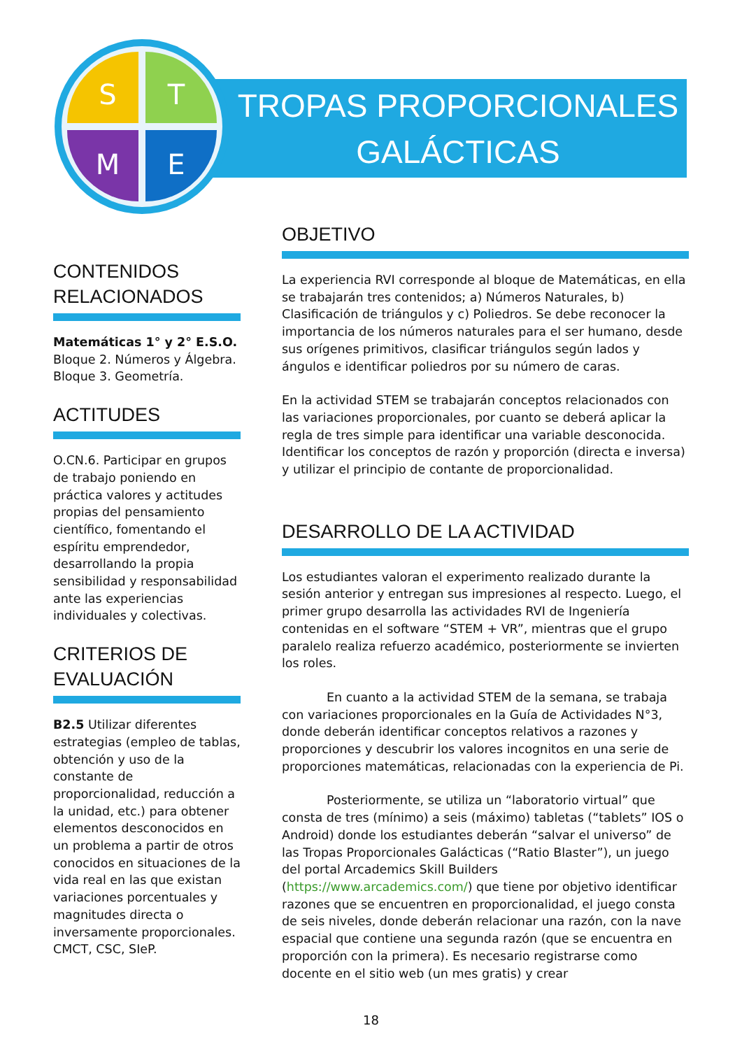S
T
M
E
TROPAS PROPORCIONALES
GALÁCTICAS
CONTENIDOS RELACIONADOS
Matemáticas 1° y 2° E.S.O.
Bloque 2. Números y Álgebra.
Bloque 3. Geometría.
ACTITUDES
O.CN.6. Participar en grupos de trabajo poniendo en práctica valores y actitudes propias del pensamiento científico, fomentando el espíritu emprendedor, desarrollando la propia sensibilidad y responsabilidad ante las experiencias individuales y colectivas.
CRITERIOS DE EVALUACIÓN
B2.5 Utilizar diferentes estrategias (empleo de tablas, obtención y uso de la constante de proporcionalidad, reducción a la unidad, etc.) para obtener elementos desconocidos en un problema a partir de otros conocidos en situaciones de la vida real en las que existan variaciones porcentuales y magnitudes directa o inversamente proporcionales. CMCT, CSC, SIeP.
OBJETIVO
La experiencia RVI corresponde al bloque de Matemáticas, en ella se trabajarán tres contenidos; a) Números Naturales, b) Clasificación de triángulos y c) Poliedros. Se debe reconocer la importancia de los números naturales para el ser humano, desde sus orígenes primitivos, clasificar triángulos según lados y ángulos e identificar poliedros por su número de caras.
En la actividad STEM se trabajarán conceptos relacionados con las variaciones proporcionales, por cuanto se deberá aplicar la regla de tres simple para identificar una variable desconocida. Identificar los conceptos de razón y proporción (directa e inversa) y utilizar el principio de contante de proporcionalidad.
DESARROLLO DE LA ACTIVIDAD
Los estudiantes valoran el experimento realizado durante la sesión anterior y entregan sus impresiones al respecto. Luego, el primer grupo desarrolla las actividades RVI de Ingeniería contenidas en el software “STEM + VR”, mientras que el grupo paralelo realiza refuerzo académico, posteriormente se invierten los roles.
En cuanto a la actividad STEM de la semana, se trabaja con variaciones proporcionales en la Guía de Actividades N°3, donde deberán identificar conceptos relativos a razones y proporciones y descubrir los valores incognitos en una serie de proporciones matemáticas, relacionadas con la experiencia de Pi.
Posteriormente, se utiliza un “laboratorio virtual” que consta de tres (mínimo) a seis (máximo) tabletas (“tablets” IOS o Android) donde los estudiantes deberán “salvar el universo” de las Tropas Proporcionales Galácticas (“Ratio Blaster”), un juego del portal Arcademics Skill Builders (https://www.arcademics.com/) que tiene por objetivo identificar razones que se encuentren en proporcionalidad, el juego consta de seis niveles, donde deberán relacionar una razón, con la nave espacial que contiene una segunda razón (que se encuentra en proporción con la primera). Es necesario registrarse como docente en el sitio web (un mes gratis) y crear
18